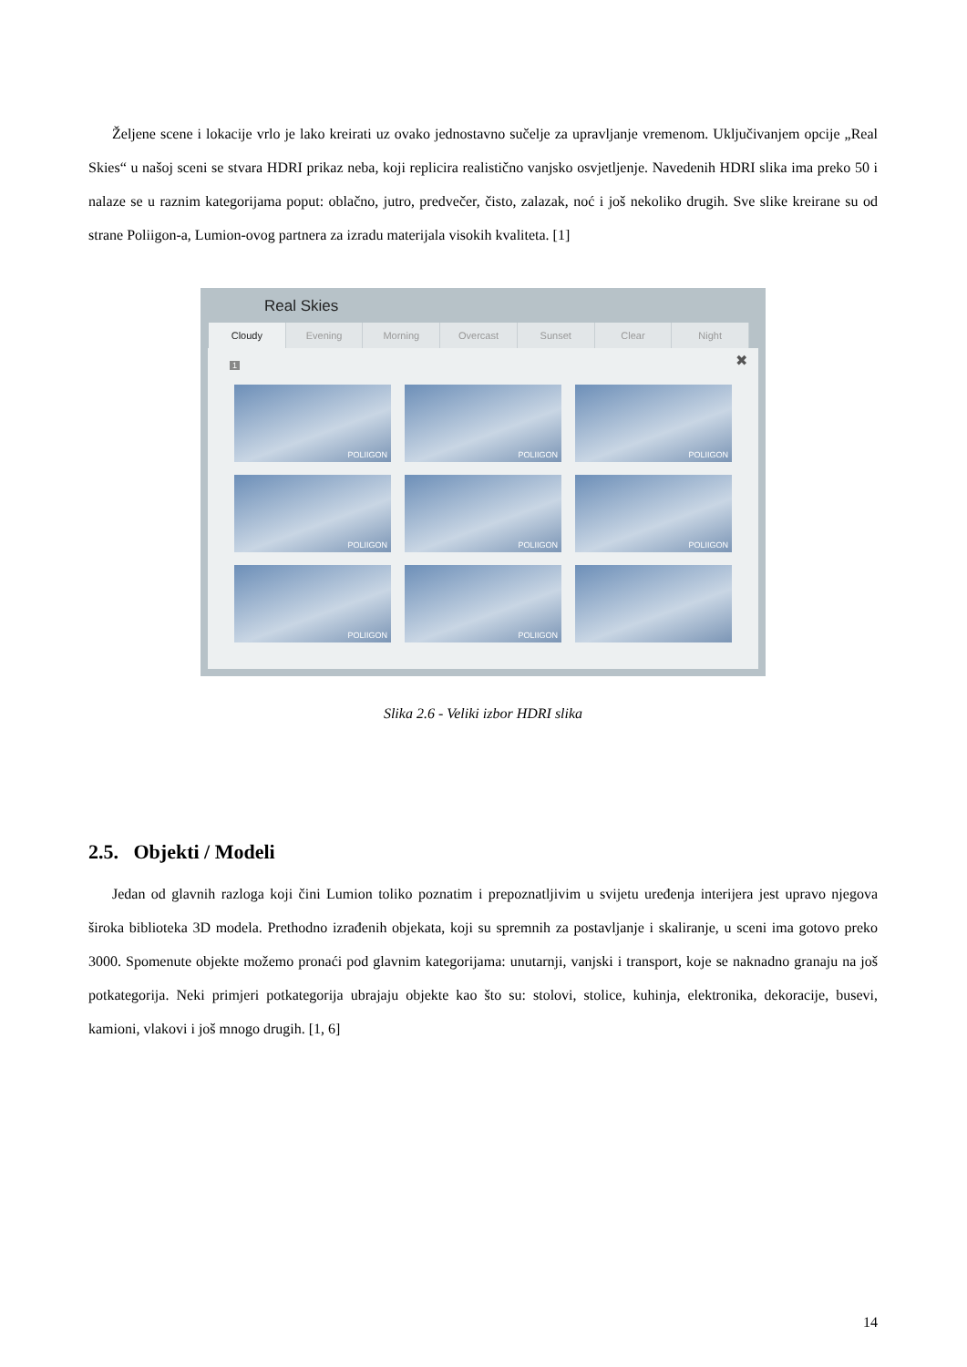Željene scene i lokacije vrlo je lako kreirati uz ovako jednostavno sučelje za upravljanje vremenom. Uključivanjem opcije „Real Skies“ u našoj sceni se stvara HDRI prikaz neba, koji replicira realistično vanjsko osvjetljenje. Navedenih HDRI slika ima preko 50 i nalaze se u raznim kategorijama poput: oblačno, jutro, predvečer, čisto, zalazak, noć i još nekoliko drugih. Sve slike kreirane su od strane Poliigon-a, Lumion-ovog partnera za izradu materijala visokih kvaliteta. [1]
Real Skies
Cloudy Evening Morning Overcast Sunset Clear Night
1 ✖
POLIIGON
POLIIGON
POLIIGON
POLIIGON
POLIIGON
POLIIGON
POLIIGON
POLIIGON
Slika 2.6 - Veliki izbor HDRI slika
2.5. Objekti / Modeli
Jedan od glavnih razloga koji čini Lumion toliko poznatim i prepoznatljivim u svijetu uređenja interijera jest upravo njegova široka biblioteka 3D modela. Prethodno izrađenih objekata, koji su spremnih za postavljanje i skaliranje, u sceni ima gotovo preko 3000. Spomenute objekte možemo pronaći pod glavnim kategorijama: unutarnji, vanjski i transport, koje se naknadno granaju na još potkategorija. Neki primjeri potkategorija ubrajaju objekte kao što su: stolovi, stolice, kuhinja, elektronika, dekoracije, busevi, kamioni, vlakovi i još mnogo drugih. [1, 6]
14